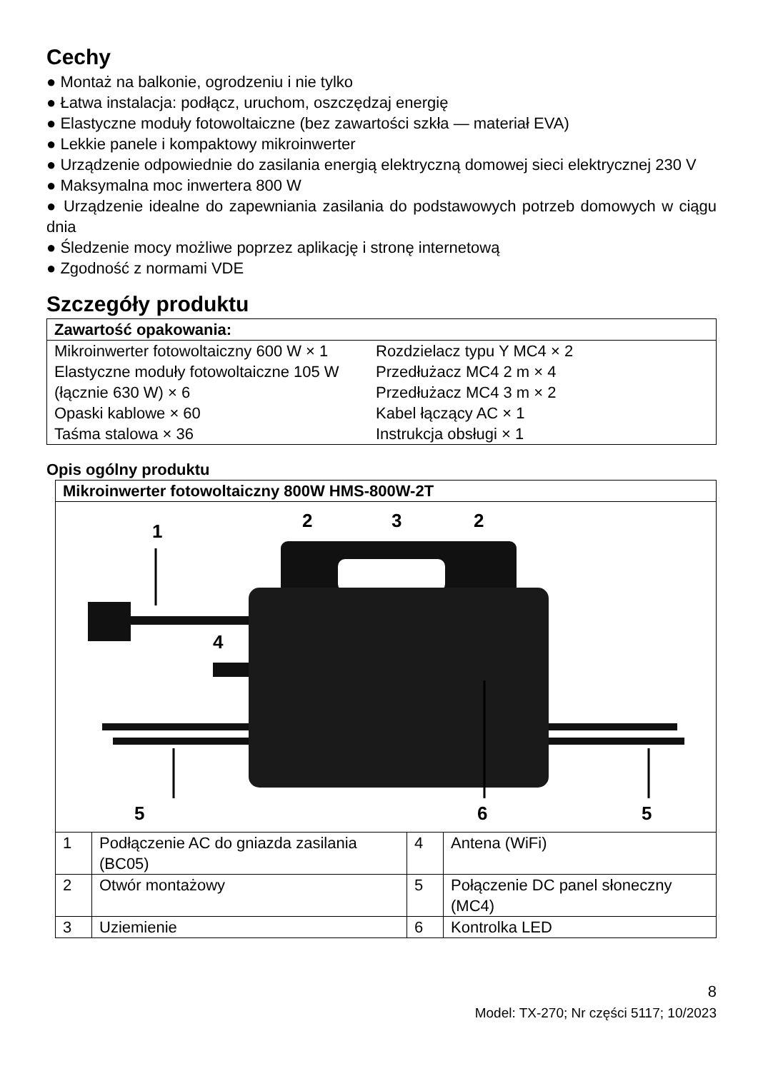Cechy
● Montaż na balkonie, ogrodzeniu i nie tylko
● Łatwa instalacja: podłącz, uruchom, oszczędzaj energię
● Elastyczne moduły fotowoltaiczne (bez zawartości szkła — materiał EVA)
● Lekkie panele i kompaktowy mikroinwerter
● Urządzenie odpowiednie do zasilania energią elektryczną domowej sieci elektrycznej 230 V
● Maksymalna moc inwertera 800 W
● Urządzenie idealne do zapewniania zasilania do podstawowych potrzeb domowych w ciągu dnia
● Śledzenie mocy możliwe poprzez aplikację i stronę internetową
● Zgodność z normami VDE
Szczegóły produktu
| Zawartość opakowania: | |
| Mikroinwerter fotowoltaiczny 600 W × 1 Elastyczne moduły fotowoltaiczne 105 W (łącznie 630 W) × 6 Opaski kablowe × 60 Taśma stalowa × 36 | Rozdzielacz typu Y MC4 × 2 Przedłużacz MC4 2 m × 4 Przedłużacz MC4 3 m × 2 Kabel łączący AC × 1 Instrukcja obsługi × 1 |
Opis ogólny produktu
| Mikroinwerter fotowoltaiczny 800W HMS-800W-2T | | | |
| 1 2 3 2 4 5 6 5 | | | |
| 1 | Podłączenie AC do gniazda zasilania (BC05) | 4 | Antena (WiFi) |
| 2 | Otwór montażowy | 5 | Połączenie DC panel słoneczny (MC4) |
| 3 | Uziemienie | 6 | Kontrolka LED |
8
Model: TX-270; Nr części 5117; 10/2023